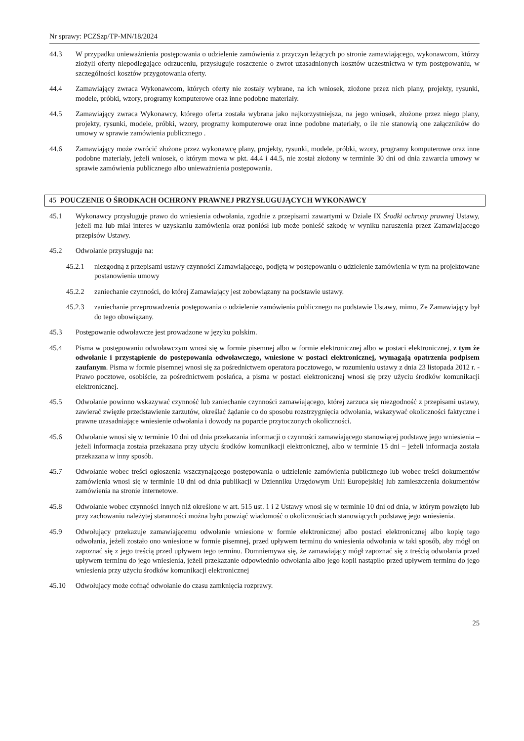Nr sprawy: PCZSzp/TP-MN/18/2024
44.3 W przypadku unieważnienia postępowania o udzielenie zamówienia z przyczyn leżących po stronie zamawiającego, wykonawcom, którzy złożyli oferty niepodlegające odrzuceniu, przysługuje roszczenie o zwrot uzasadnionych kosztów uczestnictwa w tym postępowaniu, w szczególności kosztów przygotowania oferty.
44.4 Zamawiający zwraca Wykonawcom, których oferty nie zostały wybrane, na ich wniosek, złożone przez nich plany, projekty, rysunki, modele, próbki, wzory, programy komputerowe oraz inne podobne materiały.
44.5 Zamawiający zwraca Wykonawcy, którego oferta została wybrana jako najkorzystniejsza, na jego wniosek, złożone przez niego plany, projekty, rysunki, modele, próbki, wzory, programy komputerowe oraz inne podobne materiały, o ile nie stanowią one załączników do umowy w sprawie zamówienia publicznego .
44.6 Zamawiający może zwrócić złożone przez wykonawcę plany, projekty, rysunki, modele, próbki, wzory, programy komputerowe oraz inne podobne materiały, jeżeli wniosek, o którym mowa w pkt. 44.4 i 44.5, nie został złożony w terminie 30 dni od dnia zawarcia umowy w sprawie zamówienia publicznego albo unieważnienia postępowania.
45 POUCZENIE O ŚRODKACH OCHRONY PRAWNEJ PRZYSŁUGUJĄCYCH WYKONAWCY
45.1 Wykonawcy przysługuje prawo do wniesienia odwołania, zgodnie z przepisami zawartymi w Dziale IX Środki ochrony prawnej Ustawy, jeżeli ma lub miał interes w uzyskaniu zamówienia oraz poniósł lub może ponieść szkodę w wyniku naruszenia przez Zamawiającego przepisów Ustawy.
45.2 Odwołanie przysługuje na:
45.2.1 niezgodną z przepisami ustawy czynności Zamawiającego, podjętą w postępowaniu o udzielenie zamówienia w tym na projektowane postanowienia umowy
45.2.2 zaniechanie czynności, do której Zamawiający jest zobowiązany na podstawie ustawy.
45.2.3 zaniechanie przeprowadzenia postępowania o udzielenie zamówienia publicznego na podstawie Ustawy, mimo, Ze Zamawiający był do tego obowiązany.
45.3 Postępowanie odwoławcze jest prowadzone w języku polskim.
45.4 Pisma w postępowaniu odwoławczym wnosi się w formie pisemnej albo w formie elektronicznej albo w postaci elektronicznej, z tym że odwołanie i przystąpienie do postępowania odwoławczego, wniesione w postaci elektronicznej, wymagają opatrzenia podpisem zaufanym. Pisma w formie pisemnej wnosi się za pośrednictwem operatora pocztowego, w rozumieniu ustawy z dnia 23 listopada 2012 r. - Prawo pocztowe, osobiście, za pośrednictwem posłańca, a pisma w postaci elektronicznej wnosi się przy użyciu środków komunikacji elektronicznej.
45.5 Odwołanie powinno wskazywać czynność lub zaniechanie czynności zamawiającego, której zarzuca się niezgodność z przepisami ustawy, zawierać zwięzłe przedstawienie zarzutów, określać żądanie co do sposobu rozstrzygnięcia odwołania, wskazywać okoliczności faktyczne i prawne uzasadniające wniesienie odwołania i dowody na poparcie przytoczonych okoliczności.
45.6 Odwołanie wnosi się w terminie 10 dni od dnia przekazania informacji o czynności zamawiającego stanowiącej podstawę jego wniesienia – jeżeli informacja została przekazana przy użyciu środków komunikacji elektronicznej, albo w terminie 15 dni – jeżeli informacja została przekazana w inny sposób.
45.7 Odwołanie wobec treści ogłoszenia wszczynającego postępowania o udzielenie zamówienia publicznego lub wobec treści dokumentów zamówienia wnosi się w terminie 10 dni od dnia publikacji w Dzienniku Urzędowym Unii Europejskiej lub zamieszczenia dokumentów zamówienia na stronie internetowe.
45.8 Odwołanie wobec czynności innych niż określone w art. 515 ust. 1 i 2 Ustawy wnosi się w terminie 10 dni od dnia, w którym powzięto lub przy zachowaniu należytej staranności można było powziąć wiadomość o okolicznościach stanowiących podstawę jego wniesienia.
45.9 Odwołujący przekazuje zamawiającemu odwołanie wniesione w formie elektronicznej albo postaci elektronicznej albo kopię tego odwołania, jeżeli zostało ono wniesione w formie pisemnej, przed upływem terminu do wniesienia odwołania w taki sposób, aby mógł on zapoznać się z jego treścią przed upływem tego terminu. Domniemywa się, że zamawiający mógł zapoznać się z treścią odwołania przed upływem terminu do jego wniesienia, jeżeli przekazanie odpowiednio odwołania albo jego kopii nastąpiło przed upływem terminu do jego wniesienia przy użyciu środków komunikacji elektronicznej
45.10 Odwołujący może cofnąć odwołanie do czasu zamknięcia rozprawy.
25